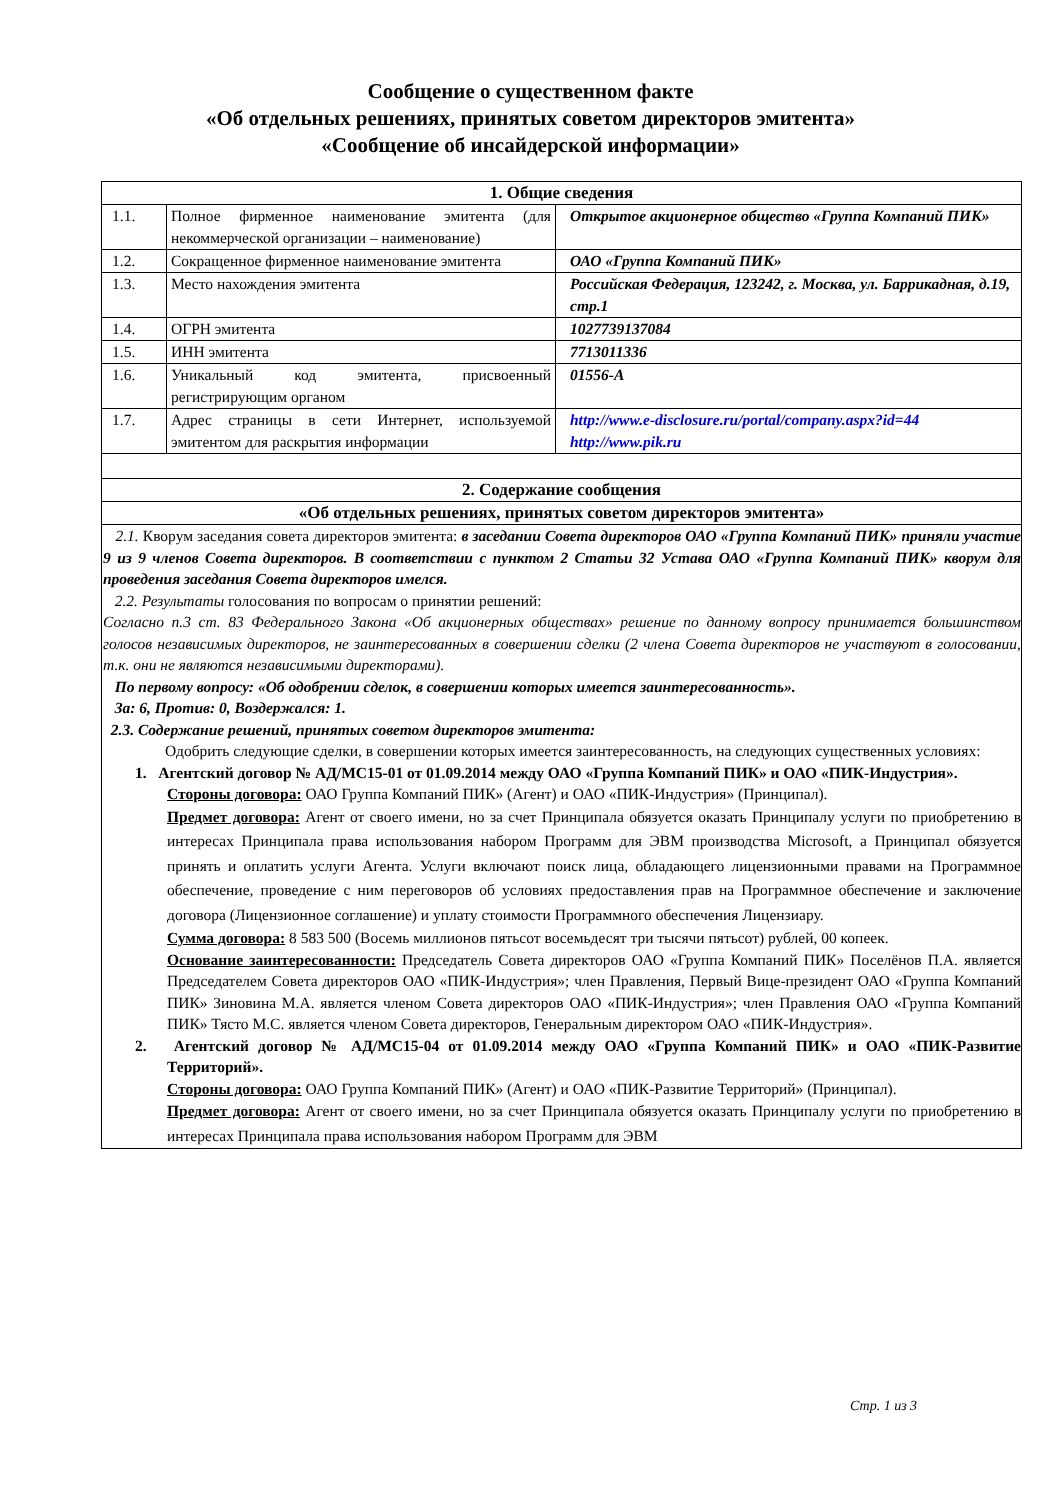Сообщение о существенном факте
«Об отдельных решениях, принятых советом директоров эмитента»
«Сообщение об инсайдерской информации»
| 1. Общие сведения | | |
| --- | --- | --- |
| 1.1. | Полное фирменное наименование эмитента (для некоммерческой организации – наименование) | Открытое акционерное общество «Группа Компаний ПИК» |
| 1.2. | Сокращенное фирменное наименование эмитента | ОАО «Группа Компаний ПИК» |
| 1.3. | Место нахождения эмитента | Российская Федерация, 123242, г. Москва, ул. Баррикадная, д.19, стр.1 |
| 1.4. | ОГРН эмитента | 1027739137084 |
| 1.5. | ИНН эмитента | 7713011336 |
| 1.6. | Уникальный код эмитента, присвоенный регистрирующим органом | 01556-A |
| 1.7. | Адрес страницы в сети Интернет, используемой эмитентом для раскрытия информации | http://www.e-disclosure.ru/portal/company.aspx?id=44 http://www.pik.ru |
| 2. Содержание сообщения | | |
| «Об отдельных решениях, принятых советом директоров эмитента» | | |
| 2.1. Кворум заседания совета директоров эмитента: в заседании Совета директоров ОАО «Группа Компаний ПИК» приняли участие 9 из 9 членов Совета директоров. В соответствии с пунктом 2 Статьи 32 Устава ОАО «Группа Компаний ПИК» кворум для проведения заседания Совета директоров имелся. 2.2. Результаты голосования по вопросам о принятии решений: Согласно п.3 ст. 83 Федерального Закона «Об акционерных обществах» решение по данному вопросу принимается большинством голосов независимых директоров, не заинтересованных в совершении сделки (2 члена Совета директоров не участвуют в голосовании, т.к. они не являются независимыми директорами). По первому вопросу: «Об одобрении сделок, в совершении которых имеется заинтересованность». За: 6, Против: 0, Воздержался: 1. 2.3. Содержание решений, принятых советом директоров эмитента: Одобрить следующие сделки, в совершении которых имеется заинтересованность, на следующих существенных условиях: 1. Агентский договор № АД/МС15-01 от 01.09.2014 между ОАО «Группа Компаний ПИК» и ОАО «ПИК-Индустрия». Стороны договора: ОАО Группа Компаний ПИК» (Агент) и ОАО «ПИК-Индустрия» (Принципал). Предмет договора: Агент от своего имени, но за счет Принципала обязуется оказать Принципалу услуги по приобретению в интересах Принципала права использования набором Программ для ЭВМ производства Microsoft, а Принципал обязуется принять и оплатить услуги Агента. Услуги включают поиск лица, обладающего лицензионными правами на Программное обеспечение, проведение с ним переговоров об условиях предоставления прав на Программное обеспечение и заключение договора (Лицензионное соглашение) и уплату стоимости Программного обеспечения Лицензиару. Сумма договора: 8 583 500 (Восемь миллионов пятьсот восемьдесят три тысячи пятьсот) рублей, 00 копеек. Основание заинтересованности: Председатель Совета директоров ОАО «Группа Компаний ПИК» Поселёнов П.А. является Председателем Совета директоров ОАО «ПИК-Индустрия»; член Правления, Первый Вице-президент ОАО «Группа Компаний ПИК» Зиновина М.А. является членом Совета директоров ОАО «ПИК-Индустрия»; член Правления ОАО «Группа Компаний ПИК» Тясто М.С. является членом Совета директоров, Генеральным директором ОАО «ПИК-Индустрия». 2. Агентский договор № АД/МС15-04 от 01.09.2014 между ОАО «Группа Компаний ПИК» и ОАО «ПИК-Развитие Территорий». Стороны договора: ОАО Группа Компаний ПИК» (Агент) и ОАО «ПИК-Развитие Территорий» (Принципал). Предмет договора: Агент от своего имени, но за счет Принципала обязуется оказать Принципалу услуги по приобретению в интересах Принципала права использования набором Программ для ЭВМ | | |
Стр. 1 из 3